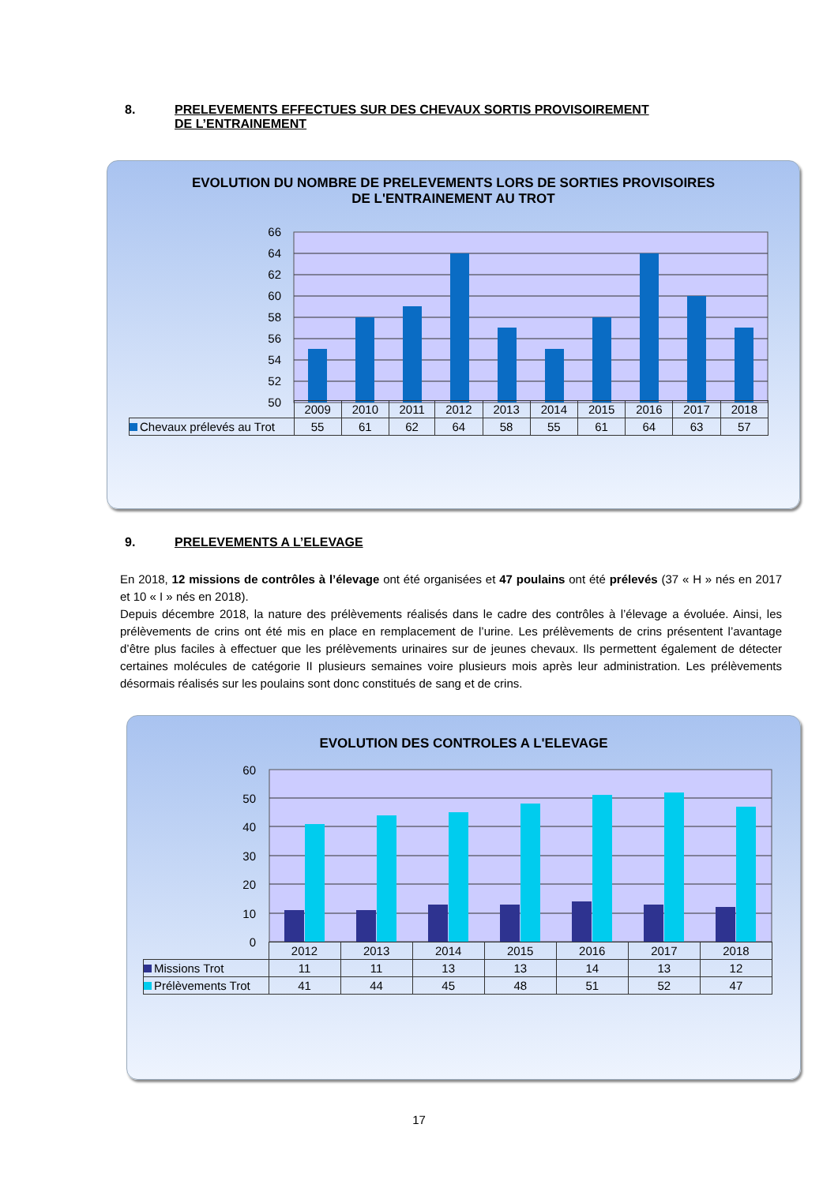8. PRELEVEMENTS EFFECTUES SUR DES CHEVAUX SORTIS PROVISOIREMENT DE L’ENTRAINEMENT
EVOLUTION DU NOMBRE DE PRELEVEMENTS LORS DE SORTIES PROVISOIRES
DE L'ENTRAINEMENT AU TROT
66
64
62
60
58
56
54
52
50
| | 2009 | 2010 | 2011 | 2012 | 2013 | 2014 | 2015 | 2016 | 2017 | 2018 |
| --- | --- | --- | --- | --- | --- | --- | --- | --- | --- | --- |
| Chevaux prélevés au Trot | 55 | 61 | 62 | 64 | 58 | 55 | 61 | 64 | 63 | 57 |
9. PRELEVEMENTS A L’ELEVAGE
En 2018, 12 missions de contrôles à l’élevage ont été organisées et 47 poulains ont été prélevés (37 « H » nés en 2017 et 10 « I » nés en 2018).
Depuis décembre 2018, la nature des prélèvements réalisés dans le cadre des contrôles à l’élevage a évoluée. Ainsi, les prélèvements de crins ont été mis en place en remplacement de l’urine. Les prélèvements de crins présentent l’avantage d’être plus faciles à effectuer que les prélèvements urinaires sur de jeunes chevaux. Ils permettent également de détecter certaines molécules de catégorie II plusieurs semaines voire plusieurs mois après leur administration. Les prélèvements désormais réalisés sur les poulains sont donc constitués de sang et de crins.
EVOLUTION DES CONTROLES A L'ELEVAGE
60
50
40
30
20
10
0
| | 2012 | 2013 | 2014 | 2015 | 2016 | 2017 | 2018 |
| --- | --- | --- | --- | --- | --- | --- | --- |
| Missions Trot | 11 | 11 | 13 | 13 | 14 | 13 | 12 |
| Prélèvements Trot | 41 | 44 | 45 | 48 | 51 | 52 | 47 |
17